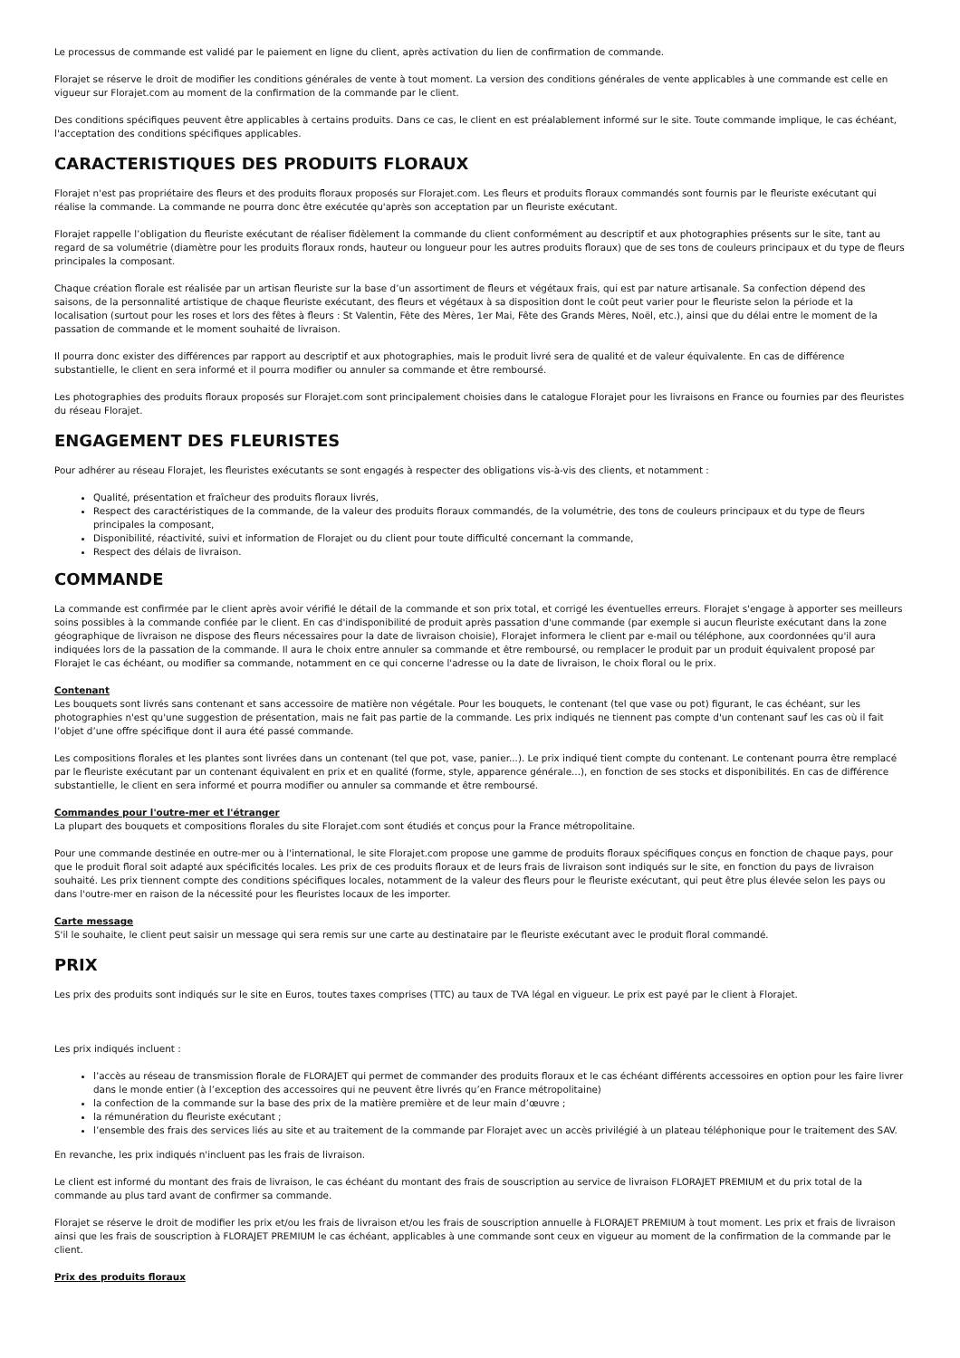Le processus de commande est validé par le paiement en ligne du client, après activation du lien de confirmation de commande.
Florajet se réserve le droit de modifier les conditions générales de vente à tout moment. La version des conditions générales de vente applicables à une commande est celle en vigueur sur Florajet.com au moment de la confirmation de la commande par le client.
Des conditions spécifiques peuvent être applicables à certains produits. Dans ce cas, le client en est préalablement informé sur le site. Toute commande implique, le cas échéant, l'acceptation des conditions spécifiques applicables.
CARACTERISTIQUES DES PRODUITS FLORAUX
Florajet n'est pas propriétaire des fleurs et des produits floraux proposés sur Florajet.com. Les fleurs et produits floraux commandés sont fournis par le fleuriste exécutant qui réalise la commande. La commande ne pourra donc être exécutée qu'après son acceptation par un fleuriste exécutant.
Florajet rappelle l’obligation du fleuriste exécutant de réaliser fidèlement la commande du client conformément au descriptif et aux photographies présents sur le site, tant au regard de sa volumétrie (diamètre pour les produits floraux ronds, hauteur ou longueur pour les autres produits floraux) que de ses tons de couleurs principaux et du type de fleurs principales la composant.
Chaque création florale est réalisée par un artisan fleuriste sur la base d’un assortiment de fleurs et végétaux frais, qui est par nature artisanale. Sa confection dépend des saisons, de la personnalité artistique de chaque fleuriste exécutant, des fleurs et végétaux à sa disposition dont le coût peut varier pour le fleuriste selon la période et la localisation (surtout pour les roses et lors des fêtes à fleurs : St Valentin, Fête des Mères, 1er Mai, Fête des Grands Mères, Noël, etc.), ainsi que du délai entre le moment de la passation de commande et le moment souhaité de livraison.
Il pourra donc exister des différences par rapport au descriptif et aux photographies, mais le produit livré sera de qualité et de valeur équivalente. En cas de différence substantielle, le client en sera informé et il pourra modifier ou annuler sa commande et être remboursé.
Les photographies des produits floraux proposés sur Florajet.com sont principalement choisies dans le catalogue Florajet pour les livraisons en France ou fournies par des fleuristes du réseau Florajet.
ENGAGEMENT DES FLEURISTES
Pour adhérer au réseau Florajet, les fleuristes exécutants se sont engagés à respecter des obligations vis-à-vis des clients, et notamment :
Qualité, présentation et fraîcheur des produits floraux livrés,
Respect des caractéristiques de la commande, de la valeur des produits floraux commandés, de la volumétrie, des tons de couleurs principaux et du type de fleurs principales la composant,
Disponibilité, réactivité, suivi et information de Florajet ou du client pour toute difficulté concernant la commande,
Respect des délais de livraison.
COMMANDE
La commande est confirmée par le client après avoir vérifié le détail de la commande et son prix total, et corrigé les éventuelles erreurs. Florajet s'engage à apporter ses meilleurs soins possibles à la commande confiée par le client. En cas d'indisponibilité de produit après passation d'une commande (par exemple si aucun fleuriste exécutant dans la zone géographique de livraison ne dispose des fleurs nécessaires pour la date de livraison choisie), Florajet informera le client par e-mail ou téléphone, aux coordonnées qu'il aura indiquées lors de la passation de la commande. Il aura le choix entre annuler sa commande et être remboursé, ou remplacer le produit par un produit équivalent proposé par Florajet le cas échéant, ou modifier sa commande, notamment en ce qui concerne l'adresse ou la date de livraison, le choix floral ou le prix.
Contenant
Les bouquets sont livrés sans contenant et sans accessoire de matière non végétale. Pour les bouquets, le contenant (tel que vase ou pot) figurant, le cas échéant, sur les photographies n'est qu'une suggestion de présentation, mais ne fait pas partie de la commande. Les prix indiqués ne tiennent pas compte d'un contenant sauf les cas où il fait l’objet d’une offre spécifique dont il aura été passé commande.
Les compositions florales et les plantes sont livrées dans un contenant (tel que pot, vase, panier...). Le prix indiqué tient compte du contenant. Le contenant pourra être remplacé par le fleuriste exécutant par un contenant équivalent en prix et en qualité (forme, style, apparence générale...), en fonction de ses stocks et disponibilités. En cas de différence substantielle, le client en sera informé et pourra modifier ou annuler sa commande et être remboursé.
Commandes pour l'outre-mer et l'étranger
La plupart des bouquets et compositions florales du site Florajet.com sont étudiés et conçus pour la France métropolitaine.
Pour une commande destinée en outre-mer ou à l'international, le site Florajet.com propose une gamme de produits floraux spécifiques conçus en fonction de chaque pays, pour que le produit floral soit adapté aux spécificités locales. Les prix de ces produits floraux et de leurs frais de livraison sont indiqués sur le site, en fonction du pays de livraison souhaité. Les prix tiennent compte des conditions spécifiques locales, notamment de la valeur des fleurs pour le fleuriste exécutant, qui peut être plus élevée selon les pays ou dans l'outre-mer en raison de la nécessité pour les fleuristes locaux de les importer.
Carte message
S'il le souhaite, le client peut saisir un message qui sera remis sur une carte au destinataire par le fleuriste exécutant avec le produit floral commandé.
PRIX
Les prix des produits sont indiqués sur le site en Euros, toutes taxes comprises (TTC) au taux de TVA légal en vigueur. Le prix est payé par le client à Florajet.
Les prix indiqués incluent :
l’accès au réseau de transmission florale de FLORAJET qui permet de commander des produits floraux et le cas échéant différents accessoires en option pour les faire livrer dans le monde entier (à l’exception des accessoires qui ne peuvent être livrés qu’en France métropolitaine)
la confection de la commande sur la base des prix de la matière première et de leur main d’œuvre ;
la rémunération du fleuriste exécutant ;
l’ensemble des frais des services liés au site et au traitement de la commande par Florajet avec un accès privilégié à un plateau téléphonique pour le traitement des SAV.
En revanche, les prix indiqués n'incluent pas les frais de livraison.
Le client est informé du montant des frais de livraison, le cas échéant du montant des frais de souscription au service de livraison FLORAJET PREMIUM et du prix total de la commande au plus tard avant de confirmer sa commande.
Florajet se réserve le droit de modifier les prix et/ou les frais de livraison et/ou les frais de souscription annuelle à FLORAJET PREMIUM à tout moment. Les prix et frais de livraison ainsi que les frais de souscription à FLORAJET PREMIUM le cas échéant, applicables à une commande sont ceux en vigueur au moment de la confirmation de la commande par le client.
Prix des produits floraux